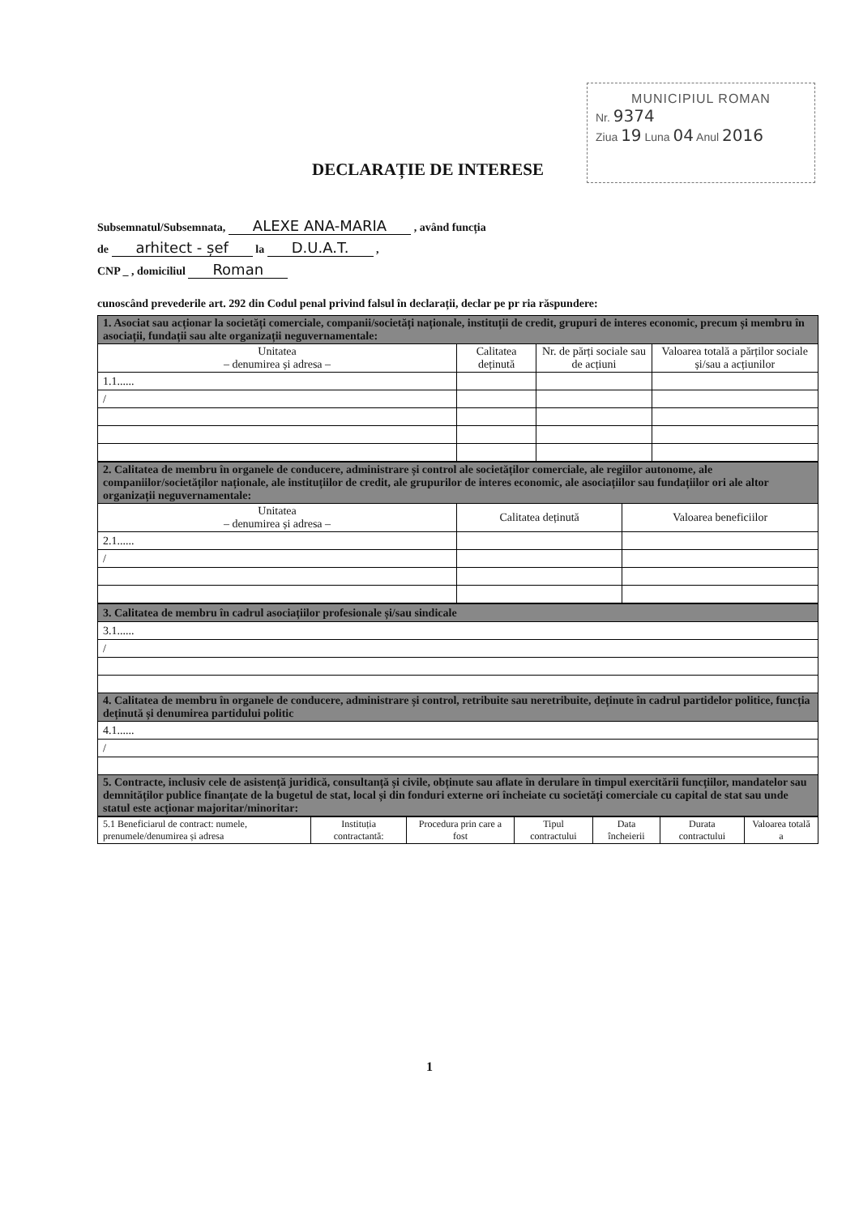MUNICIPIUL ROMAN
Nr. 9374
Ziua 19 Luna 04 Anul 2016
DECLARAȚIE DE INTERESE
Subsemnatul/Subsemnata, ALEXE ANA-MARIA , având funcția
de arhitect - șef la D.U.A.T. ,
CNP _ , domiciliul Roman
cunoscând prevederile art. 292 din Codul penal privind falsul în declarații, declar pe pr ria răspundere:
| 1. Asociat sau acționar la societăți comerciale, companii/societăți naționale, instituții de credit, grupuri de interes economic, precum și membru în asociații, fundații sau alte organizații neguvernamentale: | | | |
| --- | --- | --- | --- |
| Unitatea – denumirea și adresa – | Calitatea deținută | Nr. de părți sociale sau de acțiuni | Valoarea totală a părților sociale și/sau a acțiunilor |
| 1.1...... | | | |
| / | | | |
| 2. Calitatea de membru în organele de conducere, administrare și control ale societăților comerciale, ale regiilor autonome, ale companiilor/societăților naționale, ale instituțiilor de credit, ale grupurilor de interes economic, ale asociațiilor sau fundațiilor ori ale altor organizații neguvernamentale: | | |
| --- | --- | --- |
| Unitatea – denumirea și adresa – | Calitatea deținută | Valoarea beneficiilor |
| 2.1...... | | |
| / | | |
| 3. Calitatea de membru în cadrul asociațiilor profesionale și/sau sindicale |
| --- |
| 3.1...... |
| / |
| 4. Calitatea de membru în organele de conducere, administrare și control, retribuite sau neretribuite, deținute în cadrul partidelor politice, funcția deținută și denumirea partidului politic |
| 4.1...... |
| / |
| 5. Contracte, inclusiv cele de asistență juridică, consultanță și civile, obținute sau aflate în derulare în timpul exercitării funcțiilor, mandatelor sau demnităților publice finanțate de la bugetul de stat, local și din fonduri externe ori încheiate cu societăți comerciale cu capital de stat sau unde statul este acționar majoritar/minoritar: |
| 5.1 Beneficiarul de contract: numele, prenumele/denumirea și adresa | Instituția contractantă: | Procedura prin care a fost | Tipul contractului | Data încheierii | Durata contractului | Valoarea totală a |
1